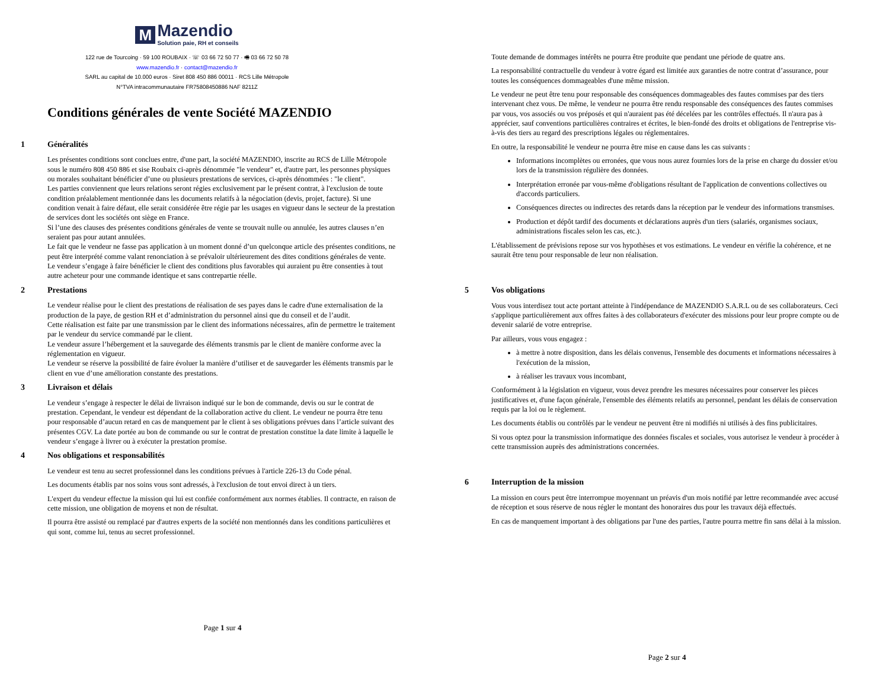M Mazendio Solution paie, RH et conseils
122 rue de Tourcoing · 59 100 ROUBAIX · ☏ 03 66 72 50 77 · 🖷 03 66 72 50 78
www.mazendio.fr · contact@mazendio.fr
SARL au capital de 10.000 euros · Siret 808 450 886 00011 · RCS Lille Métropole
N°TVA intracommunautaire FR75808450886 NAF 8211Z
Conditions générales de vente Société MAZENDIO
1 Généralités
Les présentes conditions sont conclues entre, d'une part, la société MAZENDIO, inscrite au RCS de Lille Métropole sous le numéro 808 450 886 et sise Roubaix ci-après dénommée "le vendeur" et, d'autre part, les personnes physiques ou morales souhaitant bénéficier d’une ou plusieurs prestations de services, ci-après dénommées : "le client".
Les parties conviennent que leurs relations seront régies exclusivement par le présent contrat, à l'exclusion de toute condition préalablement mentionnée dans les documents relatifs à la négociation (devis, projet, facture). Si une condition venait à faire défaut, elle serait considérée être régie par les usages en vigueur dans le secteur de la prestation de services dont les sociétés ont siège en France.
Si l’une des clauses des présentes conditions générales de vente se trouvait nulle ou annulée, les autres clauses n’en seraient pas pour autant annulées.
Le fait que le vendeur ne fasse pas application à un moment donné d’un quelconque article des présentes conditions, ne peut être interprété comme valant renonciation à se prévaloir ultérieurement des dites conditions générales de vente.
Le vendeur s’engage à faire bénéficier le client des conditions plus favorables qui auraient pu être consenties à tout autre acheteur pour une commande identique et sans contrepartie réelle.
2 Prestations
Le vendeur réalise pour le client des prestations de réalisation de ses payes dans le cadre d'une externalisation de la production de la paye, de gestion RH et d’administration du personnel ainsi que du conseil et de l’audit.
Cette réalisation est faite par une transmission par le client des informations nécessaires, afin de permettre le traitement par le vendeur du service commandé par le client.
Le vendeur assure l’hébergement et la sauvegarde des éléments transmis par le client de manière conforme avec la réglementation en vigueur.
Le vendeur se réserve la possibilité de faire évoluer la manière d’utiliser et de sauvegarder les éléments transmis par le client en vue d’une amélioration constante des prestations.
3 Livraison et délais
Le vendeur s’engage à respecter le délai de livraison indiqué sur le bon de commande, devis ou sur le contrat de prestation. Cependant, le vendeur est dépendant de la collaboration active du client. Le vendeur ne pourra être tenu pour responsable d’aucun retard en cas de manquement par le client à ses obligations prévues dans l’article suivant des présentes CGV. La date portée au bon de commande ou sur le contrat de prestation constitue la date limite à laquelle le vendeur s’engage à livrer ou à exécuter la prestation promise.
4 Nos obligations et responsabilités
Le vendeur est tenu au secret professionnel dans les conditions prévues à l'article 226-13 du Code pénal.
Les documents établis par nos soins vous sont adressés, à l'exclusion de tout envoi direct à un tiers.
L'expert du vendeur effectue la mission qui lui est confiée conformément aux normes établies. Il contracte, en raison de cette mission, une obligation de moyens et non de résultat.
Il pourra être assisté ou remplacé par d'autres experts de la société non mentionnés dans les conditions particulières et qui sont, comme lui, tenus au secret professionnel.
Page 1 sur 4
Toute demande de dommages intérêts ne pourra être produite que pendant une période de quatre ans.
La responsabilité contractuelle du vendeur à votre égard est limitée aux garanties de notre contrat d’assurance, pour toutes les conséquences dommageables d'une même mission.
Le vendeur ne peut être tenu pour responsable des conséquences dommageables des fautes commises par des tiers intervenant chez vous. De même, le vendeur ne pourra être rendu responsable des conséquences des fautes commises par vous, vos associés ou vos préposés et qui n'auraient pas été décelées par les contrôles effectués. Il n'aura pas à apprécier, sauf conventions particulières contraires et écrites, le bien-fondé des droits et obligations de l'entreprise vis-à-vis des tiers au regard des prescriptions légales ou réglementaires.
En outre, la responsabilité le vendeur ne pourra être mise en cause dans les cas suivants :
Informations incomplètes ou erronées, que vous nous aurez fournies lors de la prise en charge du dossier et/ou lors de la transmission régulière des données.
Interprétation erronée par vous-même d'obligations résultant de l'application de conventions collectives ou d'accords particuliers.
Conséquences directes ou indirectes des retards dans la réception par le vendeur des informations transmises.
Production et dépôt tardif des documents et déclarations auprès d'un tiers (salariés, organismes sociaux, administrations fiscales selon les cas, etc.).
L'établissement de prévisions repose sur vos hypothèses et vos estimations. Le vendeur en vérifie la cohérence, et ne saurait être tenu pour responsable de leur non réalisation.
5 Vos obligations
Vous vous interdisez tout acte portant atteinte à l'indépendance de MAZENDIO S.A.R.L ou de ses collaborateurs. Ceci s'applique particulièrement aux offres faites à des collaborateurs d'exécuter des missions pour leur propre compte ou de devenir salarié de votre entreprise.
Par ailleurs, vous vous engagez :
à mettre à notre disposition, dans les délais convenus, l'ensemble des documents et informations nécessaires à l'exécution de la mission,
à réaliser les travaux vous incombant,
Conformément à la législation en vigueur, vous devez prendre les mesures nécessaires pour conserver les pièces justificatives et, d'une façon générale, l'ensemble des éléments relatifs au personnel, pendant les délais de conservation requis par la loi ou le règlement.
Les documents établis ou contrôlés par le vendeur ne peuvent être ni modifiés ni utilisés à des fins publicitaires.
Si vous optez pour la transmission informatique des données fiscales et sociales, vous autorisez le vendeur à procéder à cette transmission auprès des administrations concernées.
6 Interruption de la mission
La mission en cours peut être interrompue moyennant un préavis d'un mois notifié par lettre recommandée avec accusé de réception et sous réserve de nous régler le montant des honoraires dus pour les travaux déjà effectués.
En cas de manquement important à des obligations par l'une des parties, l'autre pourra mettre fin sans délai à la mission.
Page 2 sur 4